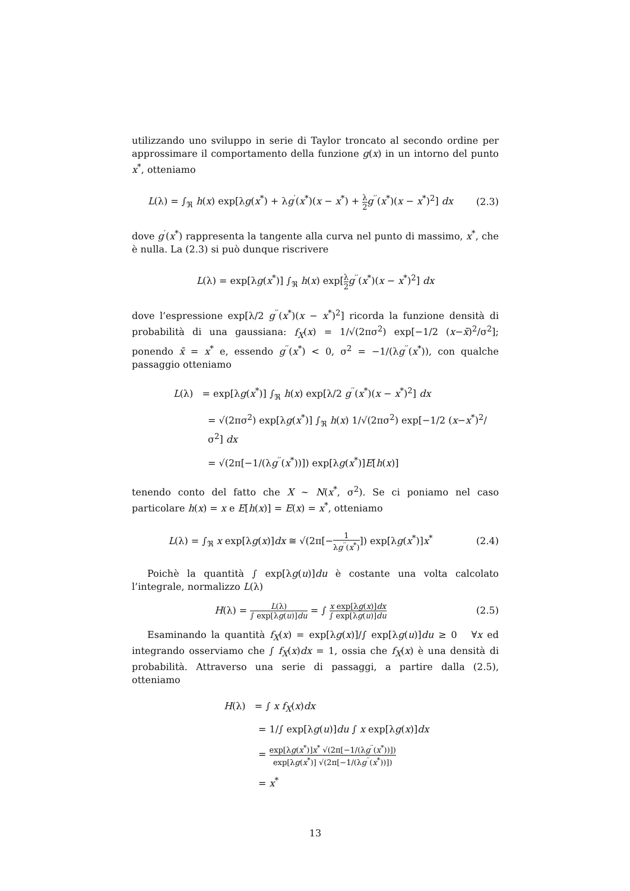utilizzando uno sviluppo in serie di Taylor troncato al secondo ordine per approssimare il comportamento della funzione g(x) in un intorno del punto x<sup>*</sup>, otteniamo
L(λ) = ∫<sub>ℜ</sub> h(x) exp[λg(x<sup>*</sup>) + λg<sup>′</sup>(x<sup>*</sup>)(x − x<sup>*</sup>) + λ 2 g<sup>′′</sup>(x<sup>*</sup>)(x − x<sup>*</sup>)<sup>2</sup>] dx
(2.3)
dove g<sup>′</sup>(x<sup>*</sup>) rappresenta la tangente alla curva nel punto di massimo, x<sup>*</sup>, che è nulla. La (2.3) si può dunque riscrivere
L(λ) = exp[λg(x<sup>*</sup>)] ∫<sub>ℜ</sub> h(x) exp[λ 2 g<sup>′′</sup>(x<sup>*</sup>)(x − x<sup>*</sup>)<sup>2</sup>] dx
dove l’espressione exp[λ/2 g<sup>′′</sup>(x<sup>*</sup>)(x − x<sup>*</sup>)<sup>2</sup>] ricorda la funzione densità di probabilità di una gaussiana: f<sub>X</sub>(x) = 1/√(2πσ<sup>2</sup>) exp[−1/2 (x−x̄)<sup>2</sup>/σ<sup>2</sup>]; ponendo x̄ = x<sup>*</sup> e, essendo g<sup>′′</sup>(x<sup>*</sup>) < 0, σ<sup>2</sup> = −1/(λg<sup>′′</sup>(x<sup>*</sup>)), con qualche passaggio otteniamo
L(λ) = exp[λg(x<sup>*</sup>)] ∫<sub>ℜ</sub> h(x) exp[λ/2 g<sup>′′</sup>(x<sup>*</sup>)(x − x<sup>*</sup>)<sup>2</sup>] dx
= √(2πσ<sup>2</sup>) exp[λg(x<sup>*</sup>)] ∫<sub>ℜ</sub> h(x) 1/√(2πσ<sup>2</sup>) exp[−1/2 (x−x<sup>*</sup>)<sup>2</sup>/σ<sup>2</sup>] dx
= √(2π[−1/(λg<sup>′′</sup>(x<sup>*</sup>))]) exp[λg(x<sup>*</sup>)]E[h(x)]
tenendo conto del fatto che X ∼ N(x<sup>*</sup>, σ<sup>2</sup>). Se ci poniamo nel caso particolare h(x) = x e E[h(x)] = E(x) = x<sup>*</sup>, otteniamo
L(λ) = ∫<sub>ℜ</sub> x exp[λg(x)]dx ≅ √(2π[−1 λg<sup>′′</sup>(x<sup>*</sup>)]) exp[λg(x<sup>*</sup>)]x<sup>*</sup>
(2.4)
Poichè la quantità ∫ exp[λg(u)]du è costante una volta calcolato l’integrale, normalizzo L(λ)
H(λ) = L(λ) ∫ exp[λg(u)]du = ∫ x exp[λg(x)]dx ∫ exp[λg(u)]du
(2.5)
Esaminando la quantità f<sub>X</sub>(x) = exp[λg(x)]/∫ exp[λg(u)]du ≥ 0 ∀x ed integrando osserviamo che ∫ f<sub>X</sub>(x)dx = 1, ossia che f<sub>X</sub>(x) è una densità di probabilità. Attraverso una serie di passaggi, a partire dalla (2.5), otteniamo
H(λ) = ∫ x f<sub>X</sub>(x)dx
= 1/∫ exp[λg(u)]du ∫ x exp[λg(x)]dx
= exp[λg(x<sup>*</sup>)]x<sup>*</sup> √(2π[−1/(λg<sup>′′</sup>(x<sup>*</sup>))]) exp[λg(x<sup>*</sup>)] √(2π[−1/(λg<sup>′′</sup>(x<sup>*</sup>))])
= x<sup>*</sup>
13